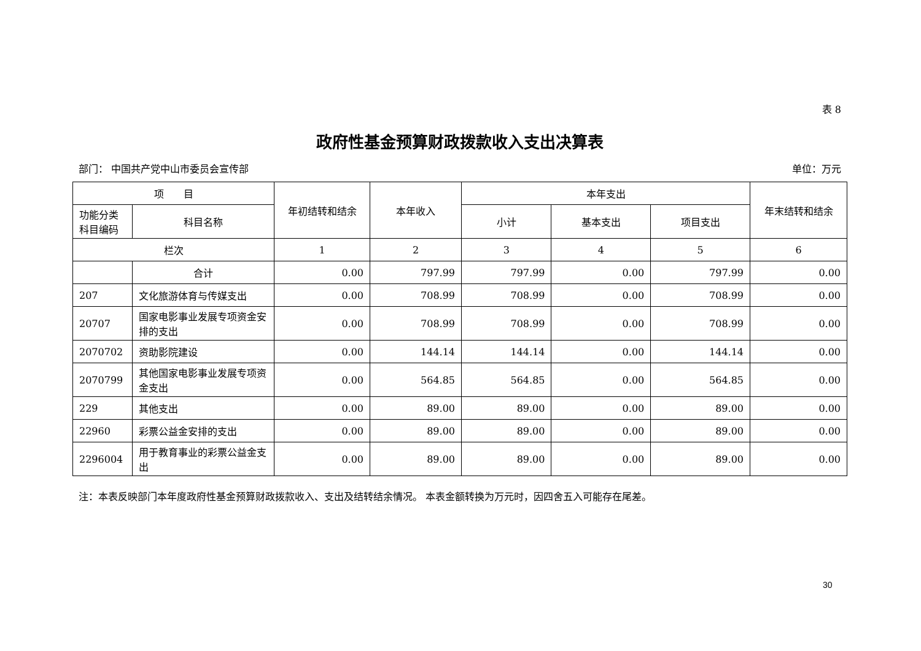表 8
政府性基金预算财政拨款收入支出决算表
部门： 中国共产党中山市委员会宣传部 单位：万元
| 项 目 | | 年初结转和结余 | 本年收入 | 本年支出 | | | 年末结转和结余 |
| --- | --- | --- | --- | --- | --- | --- | --- |
| 功能分类科目编码 | 科目名称 | | | 小计 | 基本支出 | 项目支出 | |
| 栏次 | | 1 | 2 | 3 | 4 | 5 | 6 |
| | 合计 | 0.00 | 797.99 | 797.99 | 0.00 | 797.99 | 0.00 |
| 207 | 文化旅游体育与传媒支出 | 0.00 | 708.99 | 708.99 | 0.00 | 708.99 | 0.00 |
| 20707 | 国家电影事业发展专项资金安排的支出 | 0.00 | 708.99 | 708.99 | 0.00 | 708.99 | 0.00 |
| 2070702 | 资助影院建设 | 0.00 | 144.14 | 144.14 | 0.00 | 144.14 | 0.00 |
| 2070799 | 其他国家电影事业发展专项资金支出 | 0.00 | 564.85 | 564.85 | 0.00 | 564.85 | 0.00 |
| 229 | 其他支出 | 0.00 | 89.00 | 89.00 | 0.00 | 89.00 | 0.00 |
| 22960 | 彩票公益金安排的支出 | 0.00 | 89.00 | 89.00 | 0.00 | 89.00 | 0.00 |
| 2296004 | 用于教育事业的彩票公益金支出 | 0.00 | 89.00 | 89.00 | 0.00 | 89.00 | 0.00 |
注：本表反映部门本年度政府性基金预算财政拨款收入、支出及结转结余情况。 本表金额转换为万元时，因四舍五入可能存在尾差。
30